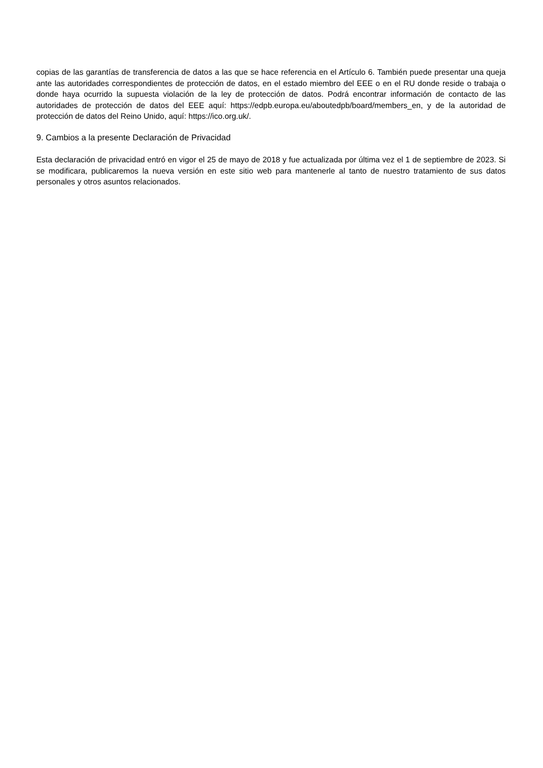copias de las garantías de transferencia de datos a las que se hace referencia en el Artículo 6. También puede presentar una queja ante las autoridades correspondientes de protección de datos, en el estado miembro del EEE o en el RU donde reside o trabaja o donde haya ocurrido la supuesta violación de la ley de protección de datos. Podrá encontrar información de contacto de las autoridades de protección de datos del EEE aquí: https://edpb.europa.eu/aboutedpb/board/members_en, y de la autoridad de protección de datos del Reino Unido, aquí: https://ico.org.uk/.
9. Cambios a la presente Declaración de Privacidad
Esta declaración de privacidad entró en vigor el 25 de mayo de 2018 y fue actualizada por última vez el 1 de septiembre de 2023. Si se modificara, publicaremos la nueva versión en este sitio web para mantenerle al tanto de nuestro tratamiento de sus datos personales y otros asuntos relacionados.